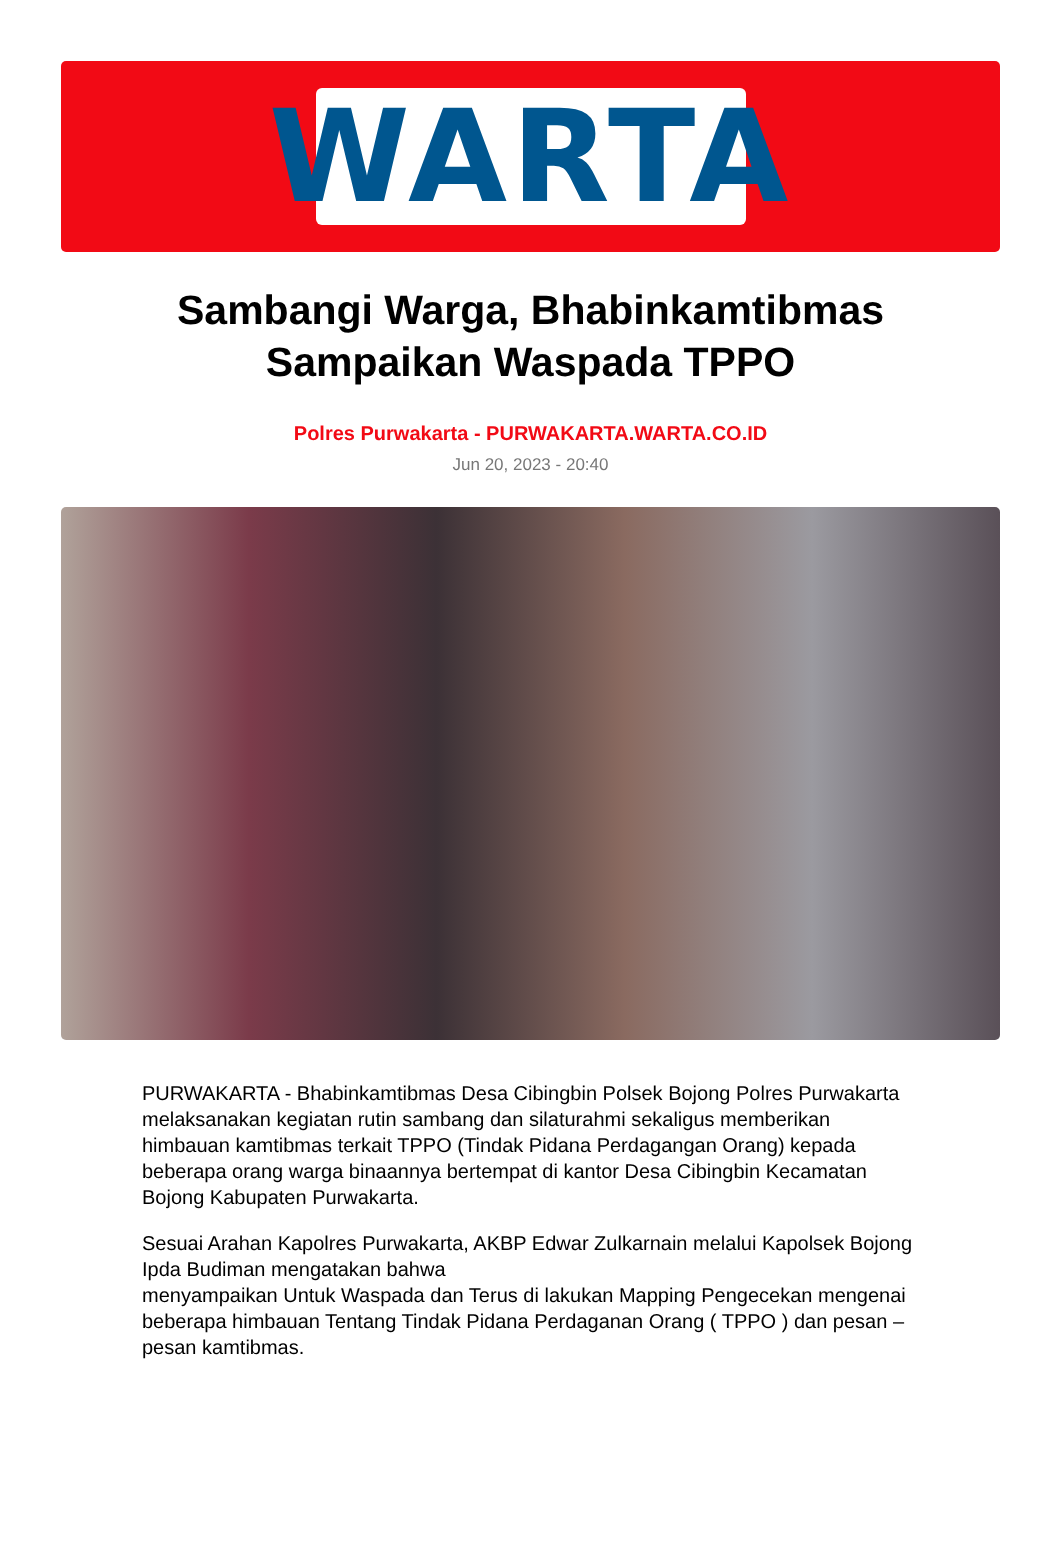WARTA
Sambangi Warga, Bhabinkamtibmas Sampaikan Waspada TPPO
Polres Purwakarta - PURWAKARTA.WARTA.CO.ID
Jun 20, 2023 - 20:40
PURWAKARTA - Bhabinkamtibmas Desa Cibingbin Polsek Bojong Polres Purwakarta melaksanakan kegiatan rutin sambang dan silaturahmi sekaligus memberikan himbauan kamtibmas terkait TPPO (Tindak Pidana Perdagangan Orang) kepada beberapa orang warga binaannya bertempat di kantor Desa Cibingbin Kecamatan Bojong Kabupaten Purwakarta.
Sesuai Arahan Kapolres Purwakarta, AKBP Edwar Zulkarnain melalui Kapolsek Bojong Ipda Budiman mengatakan bahwa
menyampaikan Untuk Waspada dan Terus di lakukan Mapping Pengecekan mengenai beberapa himbauan Tentang Tindak Pidana Perdaganan Orang ( TPPO ) dan pesan – pesan kamtibmas.